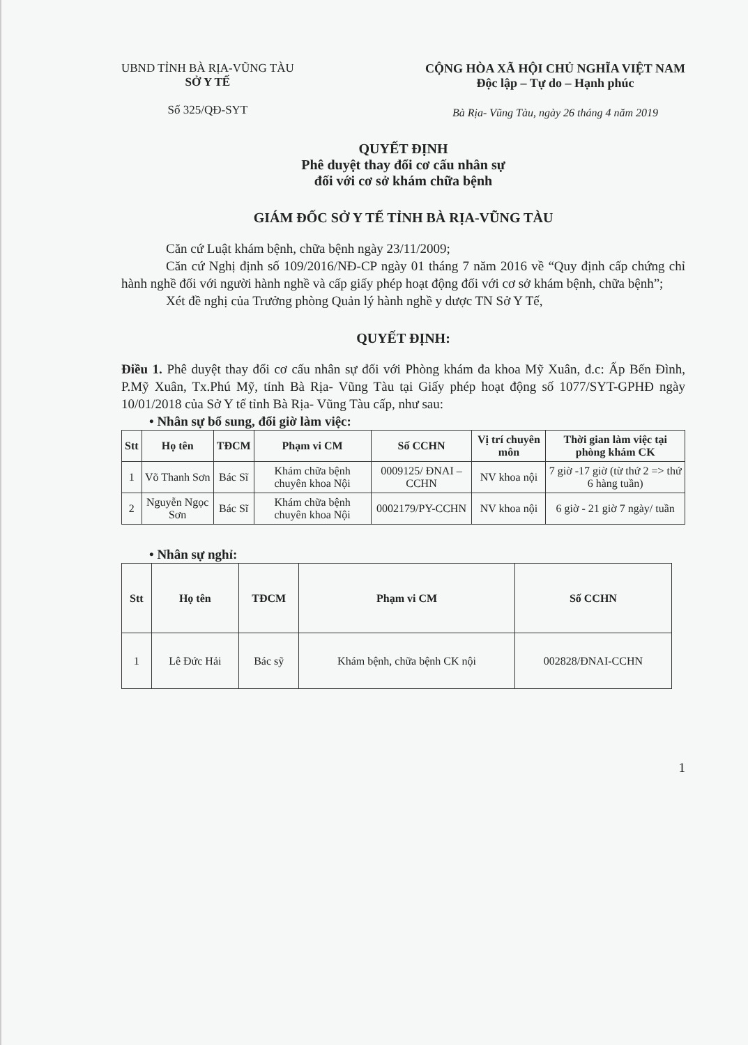UBND TỈNH BÀ RỊA-VŨNG TÀU
SỞ Y TẾ
Số 325/QĐ-SYT
CỘNG HÒA XÃ HỘI CHỦ NGHĨA VIỆT NAM
Độc lập – Tự do – Hạnh phúc
Bà Rịa- Vũng Tàu, ngày 26 tháng 4 năm 2019
QUYẾT ĐỊNH
Phê duyệt thay đổi cơ cấu nhân sự
đối với cơ sở khám chữa bệnh
GIÁM ĐỐC SỞ Y TẾ TỈNH BÀ RỊA-VŨNG TÀU
Căn cứ Luật khám bệnh, chữa bệnh ngày 23/11/2009;
Căn cứ Nghị định số 109/2016/NĐ-CP ngày 01 tháng 7 năm 2016 về “Quy định cấp chứng chỉ hành nghề đối với người hành nghề và cấp giấy phép hoạt động đối với cơ sở khám bệnh, chữa bệnh”;
Xét đề nghị của Trưởng phòng Quản lý hành nghề y dược TN Sở Y Tế,
QUYẾT ĐỊNH:
Điều 1. Phê duyệt thay đổi cơ cấu nhân sự đối với Phòng khám đa khoa Mỹ Xuân, đ.c: Ấp Bến Đình, P.Mỹ Xuân, Tx.Phú Mỹ, tỉnh Bà Rịa- Vũng Tàu tại Giấy phép hoạt động số 1077/SYT-GPHĐ ngày 10/01/2018 của Sở Y tế tỉnh Bà Rịa- Vũng Tàu cấp, như sau:
• Nhân sự bổ sung, đổi giờ làm việc:
| Stt | Họ tên | TĐCM | Phạm vi CM | Số CCHN | Vị trí chuyên môn | Thời gian làm việc tại phòng khám CK |
| --- | --- | --- | --- | --- | --- | --- |
| 1 | Võ Thanh Sơn | Bác Sĩ | Khám chữa bệnh chuyên khoa Nội | 0009125/ ĐNAI – CCHN | NV khoa nội | 7 giờ -17 giờ (từ thứ 2 => thứ 6 hàng tuần) |
| 2 | Nguyễn Ngọc Sơn | Bác Sĩ | Khám chữa bệnh chuyên khoa Nội | 0002179/PY-CCHN | NV khoa nội | 6 giờ - 21 giờ 7 ngày/ tuần |
• Nhân sự nghỉ:
| Stt | Họ tên | TĐCM | Phạm vi CM | Số CCHN |
| --- | --- | --- | --- | --- |
| 1 | Lê Đức Hải | Bác sỹ | Khám bệnh, chữa bệnh CK nội | 002828/ĐNAI-CCHN |
1